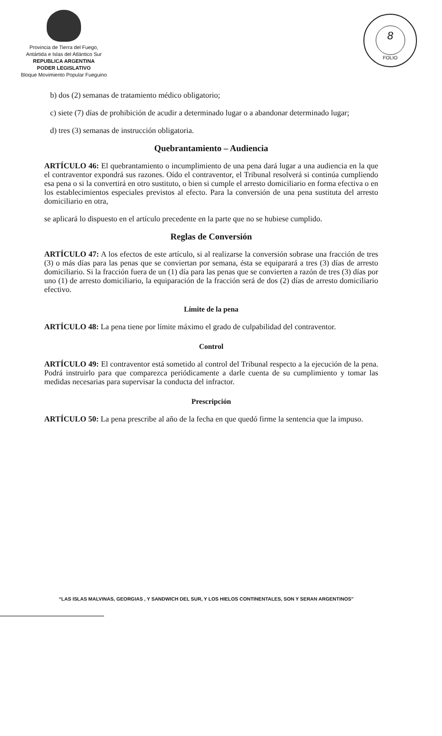Provincia de Tierra del Fuego,
Antártida e Islas del Atlántico Sur
REPUBLICA ARGENTINA
PODER LEGISLATIVO
Bloque Movimiento Popular Fueguino
8
FOLIO
b) dos (2) semanas de tratamiento médico obligatorio;
c) siete (7) días de prohibición de acudir a determinado lugar o a abandonar determinado lugar;
d) tres (3) semanas de instrucción obligatoria.
Quebrantamiento – Audiencia
ARTÍCULO 46: El quebrantamiento o incumplimiento de una pena dará lugar a una audiencia en la que el contraventor expondrá sus razones. Oído el contraventor, el Tribunal resolverá si continúa cumpliendo esa pena o si la convertirá en otro sustituto, o bien si cumple el arresto domiciliario en forma efectiva o en los establecimientos especiales previstos al efecto. Para la conversión de una pena sustituta del arresto domiciliario en otra,
se aplicará lo dispuesto en el artículo precedente en la parte que no se hubiese cumplido.
Reglas de Conversión
ARTÍCULO 47: A los efectos de este artículo, si al realizarse la conversión sobrase una fracción de tres (3) o más días para las penas que se conviertan por semana, ésta se equiparará a tres (3) días de arresto domiciliario. Si la fracción fuera de un (1) día para las penas que se convierten a razón de tres (3) días por uno (1) de arresto domiciliario, la equiparación de la fracción será de dos (2) días de arresto domiciliario efectivo.
Límite de la pena
ARTÍCULO 48: La pena tiene por límite máximo el grado de culpabilidad del contraventor.
Control
ARTÍCULO 49: El contraventor está sometido al control del Tribunal respecto a la ejecución de la pena. Podrá instruirlo para que comparezca periódicamente a darle cuenta de su cumplimiento y tomar las medidas necesarias para supervisar la conducta del infractor.
Prescripción
ARTÍCULO 50: La pena prescribe al año de la fecha en que quedó firme la sentencia que la impuso.
“LAS ISLAS MALVINAS, GEORGIAS , Y SANDWICH DEL SUR, Y LOS HIELOS CONTINENTALES, SON Y SERAN ARGENTINOS”